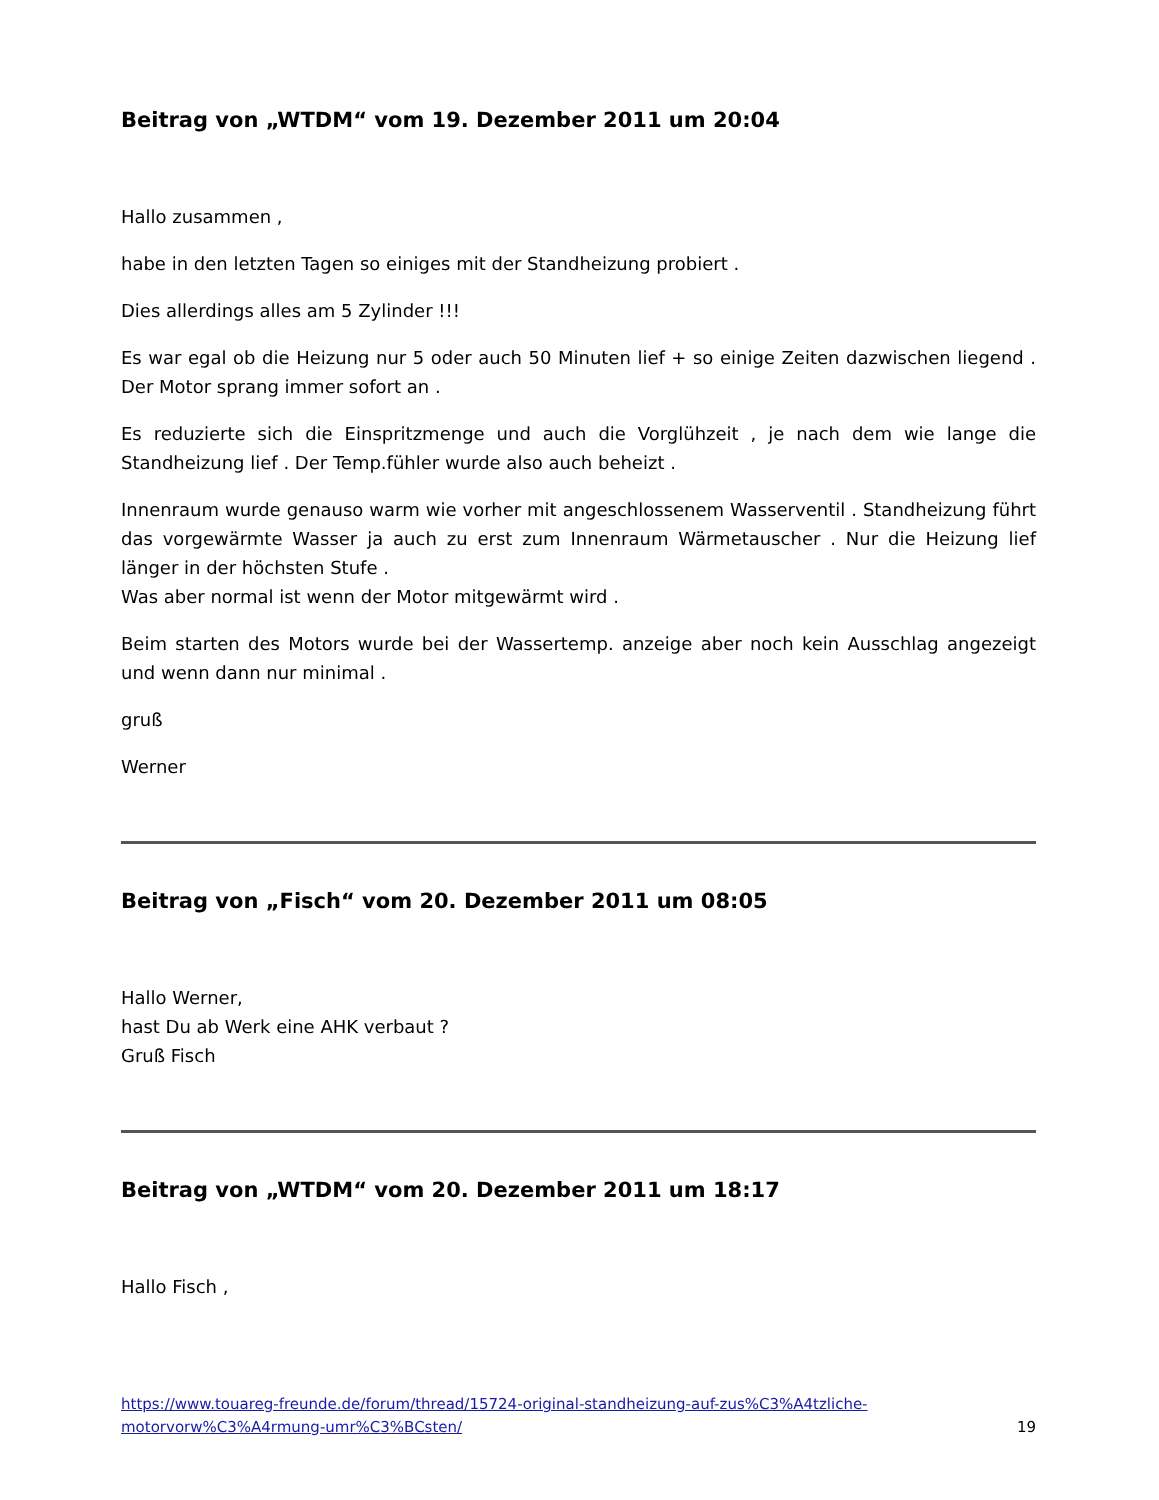Beitrag von „WTDM“ vom 19. Dezember 2011 um 20:04
Hallo zusammen ,
habe in den letzten Tagen so einiges mit der Standheizung probiert .
Dies allerdings alles am 5 Zylinder !!!
Es war egal ob die Heizung nur 5 oder auch 50 Minuten lief + so einige Zeiten dazwischen liegend . Der Motor sprang immer sofort an .
Es reduzierte sich die Einspritzmenge und auch die Vorglühzeit , je nach dem wie lange die Standheizung lief . Der Temp.fühler wurde also auch beheizt .
Innenraum wurde genauso warm wie vorher mit angeschlossenem Wasserventil . Standheizung führt das vorgewärmte Wasser ja auch zu erst zum Innenraum Wärmetauscher . Nur die Heizung lief länger in der höchsten Stufe .
Was aber normal ist wenn der Motor mitgewärmt wird .
Beim starten des Motors wurde bei der Wassertemp. anzeige aber noch kein Ausschlag angezeigt und wenn dann nur minimal .
gruß
Werner
Beitrag von „Fisch“ vom 20. Dezember 2011 um 08:05
Hallo Werner,
hast Du ab Werk eine AHK verbaut ?
Gruß Fisch
Beitrag von „WTDM“ vom 20. Dezember 2011 um 18:17
Hallo Fisch ,
https://www.touareg-freunde.de/forum/thread/15724-original-standheizung-auf-zus%C3%A4tzliche-
motorvorw%C3%A4rmung-umr%C3%BCsten/ 19